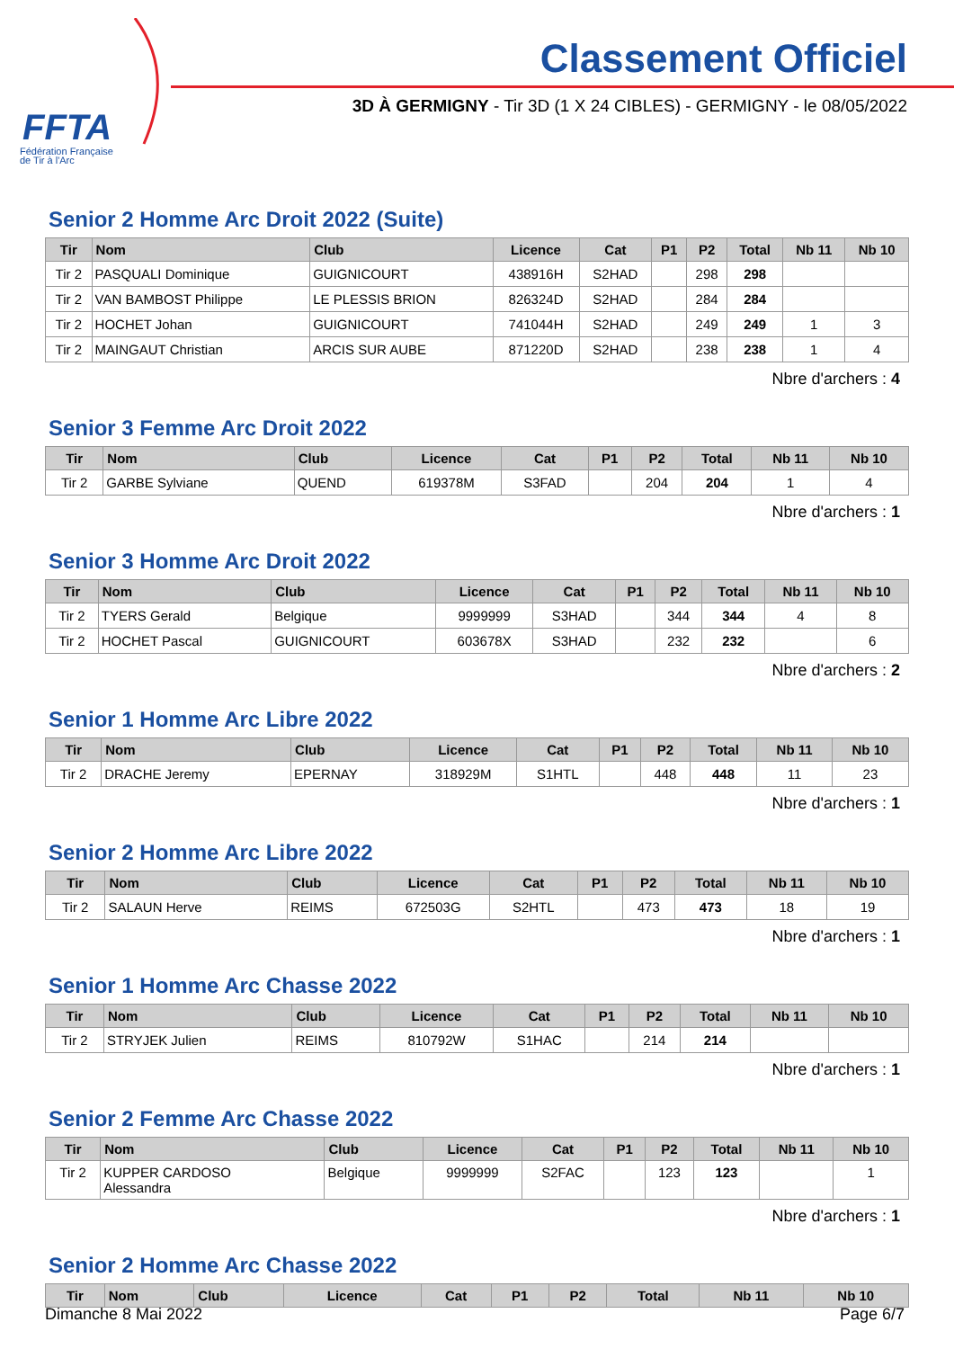FFTA
Fédération Française
de Tir à l'Arc
Classement Officiel
3D À GERMIGNY - Tir 3D (1 X 24 CIBLES) - GERMIGNY - le 08/05/2022
Senior 2 Homme Arc Droit 2022 (Suite)
| Tir | Nom | Club | Licence | Cat | P1 | P2 | Total | Nb 11 | Nb 10 |
| --- | --- | --- | --- | --- | --- | --- | --- | --- | --- |
| Tir 2 | PASQUALI Dominique | GUIGNICOURT | 438916H | S2HAD | | 298 | 298 | | |
| Tir 2 | VAN BAMBOST Philippe | LE PLESSIS BRION | 826324D | S2HAD | | 284 | 284 | | |
| Tir 2 | HOCHET Johan | GUIGNICOURT | 741044H | S2HAD | | 249 | 249 | 1 | 3 |
| Tir 2 | MAINGAUT Christian | ARCIS SUR AUBE | 871220D | S2HAD | | 238 | 238 | 1 | 4 |
Nbre d'archers : 4
Senior 3 Femme Arc Droit 2022
| Tir | Nom | Club | Licence | Cat | P1 | P2 | Total | Nb 11 | Nb 10 |
| --- | --- | --- | --- | --- | --- | --- | --- | --- | --- |
| Tir 2 | GARBE Sylviane | QUEND | 619378M | S3FAD | | 204 | 204 | 1 | 4 |
Nbre d'archers : 1
Senior 3 Homme Arc Droit 2022
| Tir | Nom | Club | Licence | Cat | P1 | P2 | Total | Nb 11 | Nb 10 |
| --- | --- | --- | --- | --- | --- | --- | --- | --- | --- |
| Tir 2 | TYERS Gerald | Belgique | 9999999 | S3HAD | | 344 | 344 | 4 | 8 |
| Tir 2 | HOCHET Pascal | GUIGNICOURT | 603678X | S3HAD | | 232 | 232 | | 6 |
Nbre d'archers : 2
Senior 1 Homme Arc Libre 2022
| Tir | Nom | Club | Licence | Cat | P1 | P2 | Total | Nb 11 | Nb 10 |
| --- | --- | --- | --- | --- | --- | --- | --- | --- | --- |
| Tir 2 | DRACHE Jeremy | EPERNAY | 318929M | S1HTL | | 448 | 448 | 11 | 23 |
Nbre d'archers : 1
Senior 2 Homme Arc Libre 2022
| Tir | Nom | Club | Licence | Cat | P1 | P2 | Total | Nb 11 | Nb 10 |
| --- | --- | --- | --- | --- | --- | --- | --- | --- | --- |
| Tir 2 | SALAUN Herve | REIMS | 672503G | S2HTL | | 473 | 473 | 18 | 19 |
Nbre d'archers : 1
Senior 1 Homme Arc Chasse 2022
| Tir | Nom | Club | Licence | Cat | P1 | P2 | Total | Nb 11 | Nb 10 |
| --- | --- | --- | --- | --- | --- | --- | --- | --- | --- |
| Tir 2 | STRYJEK Julien | REIMS | 810792W | S1HAC | | 214 | 214 | | |
Nbre d'archers : 1
Senior 2 Femme Arc Chasse 2022
| Tir | Nom | Club | Licence | Cat | P1 | P2 | Total | Nb 11 | Nb 10 |
| --- | --- | --- | --- | --- | --- | --- | --- | --- | --- |
| Tir 2 | KUPPER CARDOSO Alessandra | Belgique | 9999999 | S2FAC | | 123 | 123 | | 1 |
Nbre d'archers : 1
Senior 2 Homme Arc Chasse 2022
| Tir | Nom | Club | Licence | Cat | P1 | P2 | Total | Nb 11 | Nb 10 |
| --- | --- | --- | --- | --- | --- | --- | --- | --- | --- |
Dimanche 8 Mai 2022 Page 6/7